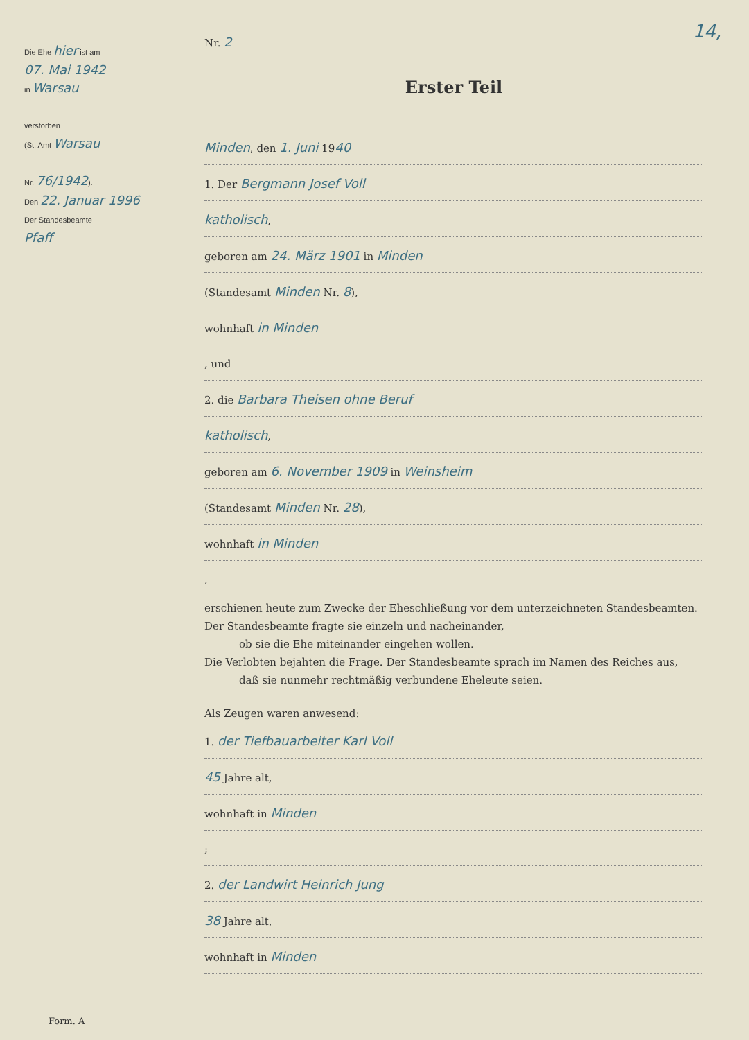Die Ehe hier ist am
07. Mai 1942
in Warsau
verstorben
(St. Amt Warsau
Nr. 76/1942).
Den 22. Januar 1996
Der Standesbeamte
Pfaff
Nr. 2
Erster Teil
Minden, den 1. Juni 1940
1. Der Bergmann Josef Voll
katholisch,
geboren am 24. März 1901 in Minden
(Standesamt Minden Nr. 8),
wohnhaft in Minden
, und
2. die Barbara Theisen ohne Beruf
katholisch,
geboren am 6. November 1909 in Weinsheim
(Standesamt Minden Nr. 28),
wohnhaft in Minden
,
erschienen heute zum Zwecke der Eheschließung vor dem unterzeichneten Standesbeamten.
Der Standesbeamte fragte sie einzeln und nacheinander,
ob sie die Ehe miteinander eingehen wollen.
Die Verlobten bejahten die Frage. Der Standesbeamte sprach im Namen des Reiches aus,
daß sie nunmehr rechtmäßig verbundene Eheleute seien.
Als Zeugen waren anwesend:
1. der Tiefbauarbeiter Karl Voll
45 Jahre alt,
wohnhaft in Minden
;
2. der Landwirt Heinrich Jung
38 Jahre alt,
wohnhaft in Minden
14,
Form. A